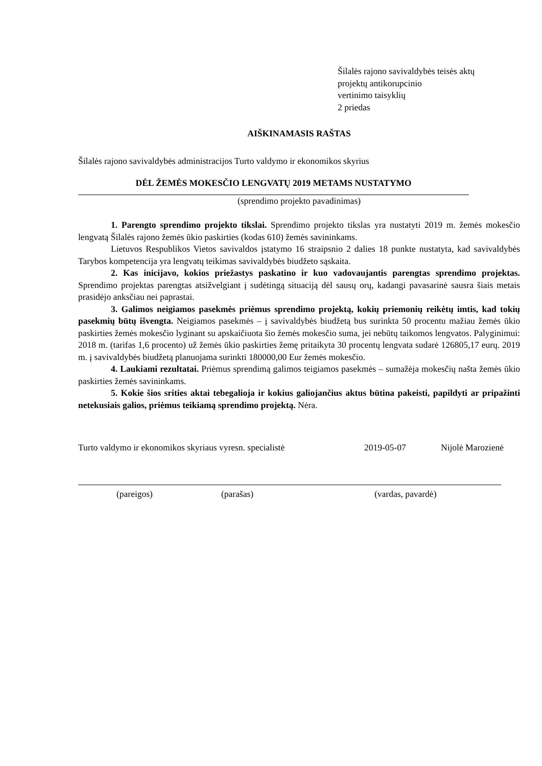Šilalės rajono savivaldybės teisės aktų
projektų antikorupcinio
vertinimo taisyklių
2 priedas
AIŠKINAMASIS RAŠTAS
Šilalės rajono savivaldybės administracijos Turto valdymo ir ekonomikos skyrius
DĖL ŽEMĖS MOKESČIO LENGVATŲ 2019 METAMS NUSTATYMO
(sprendimo projekto pavadinimas)
1. Parengto sprendimo projekto tikslai. Sprendimo projekto tikslas yra nustatyti 2019 m. žemės mokesčio lengvatą Šilalės rajono žemės ūkio paskirties (kodas 610) žemės savininkams.
Lietuvos Respublikos Vietos savivaldos įstatymo 16 straipsnio 2 dalies 18 punkte nustatyta, kad savivaldybės Tarybos kompetencija yra lengvatų teikimas savivaldybės biudžeto sąskaita.
2. Kas inicijavo, kokios priežastys paskatino ir kuo vadovaujantis parengtas sprendimo projektas. Sprendimo projektas parengtas atsižvelgiant į sudėtingą situaciją dėl sausų orų, kadangi pavasarinė sausra šiais metais prasidėjo anksčiau nei paprastai.
3. Galimos neigiamos pasekmės priėmus sprendimo projektą, kokių priemonių reikėtų imtis, kad tokių pasekmių būtų išvengta. Neigiamos pasekmės – į savivaldybės biudžetą bus surinkta 50 procentu mažiau žemės ūkio paskirties žemės mokesčio lyginant su apskaičiuota šio žemės mokesčio suma, jei nebūtų taikomos lengvatos. Palyginimui: 2018 m. (tarifas 1,6 procento) už žemės ūkio paskirties žemę pritaikyta 30 procentų lengvata sudarė 126805,17 eurų. 2019 m. į savivaldybės biudžetą planuojama surinkti 180000,00 Eur žemės mokesčio.
4. Laukiami rezultatai. Priėmus sprendimą galimos teigiamos pasekmės – sumažėja mokesčių našta žemės ūkio paskirties žemės savininkams.
5. Kokie šios srities aktai tebegalioja ir kokius galiojančius aktus būtina pakeisti, papildyti ar pripažinti netekusiais galios, priėmus teikiamą sprendimo projektą. Nėra.
Turto valdymo ir ekonomikos skyriaus vyresn. specialistė 2019-05-07 Nijolė Marozienė
(pareigos) (parašas) (vardas, pavardė)